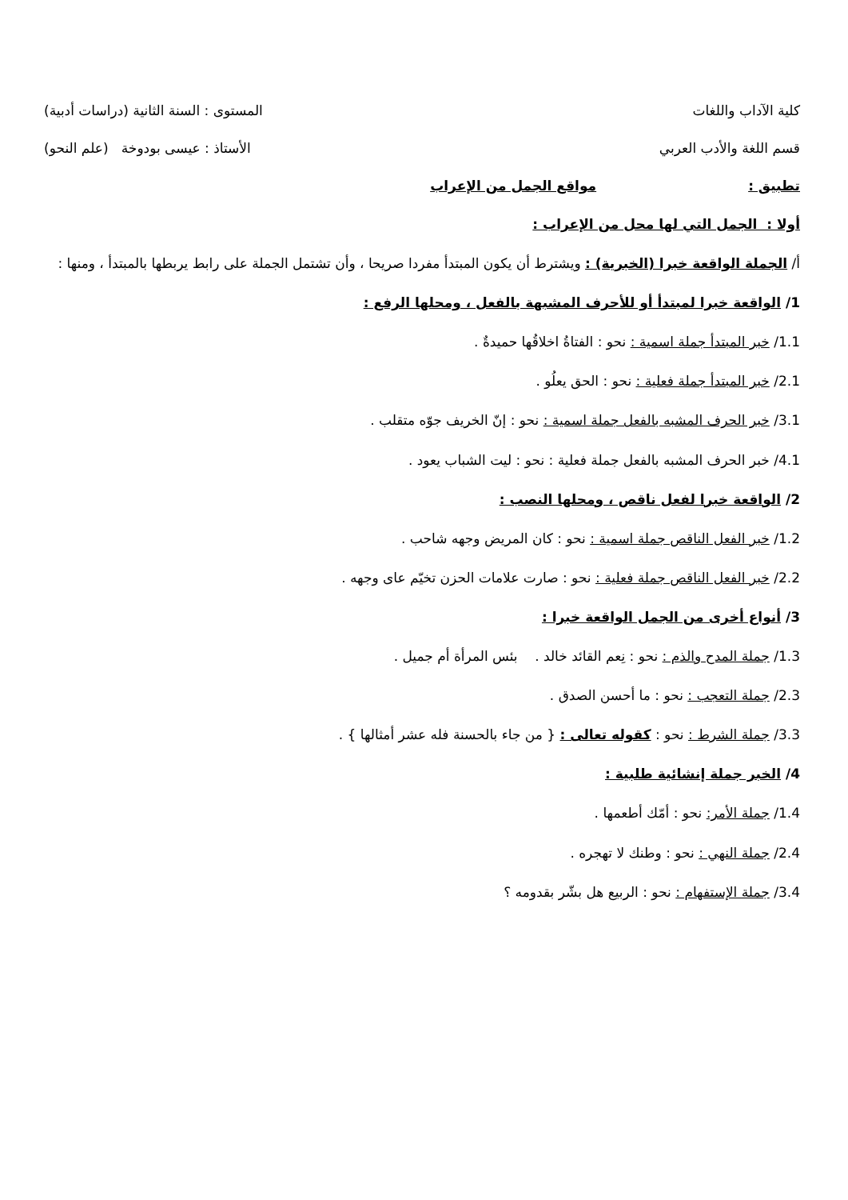كلية الآداب واللغات المستوى : السنة الثانية (دراسات أدبية)
قسم اللغة والأدب العربي الأستاذ : عيسى بودوخة (علم النحو)
تطبيق : مواقع الجمل من الإعراب
أولا : الجمل التي لها محل من الإعراب :
أ/ الجملة الواقعة خبرا (الخبرية) : ويشترط أن يكون المبتدأ مفردا صريحا ، وأن تشتمل الجملة على رابط يربطها بالمبتدأ ، ومنها :
1/ الواقعة خبرا لمبتدأ أو للأحرف المشبهة بالفعل ، ومحلها الرفع :
1.1/ خبر المبتدأ جملة اسمية : نحو : الفتاةُ اخلاقُها حميدةٌ .
2.1/ خبر المبتدأ جملة فعلية : نحو : الحق يعلُو .
3.1/ خبر الحرف المشبه بالفعل جملة اسمية : نحو : إنّ الخريف جوّه متقلب .
4.1/ خبر الحرف المشبه بالفعل جملة فعلية : نحو : ليت الشباب يعود .
2/ الواقعة خبرا لفعل ناقص ، ومحلها النصب :
1.2/ خبر الفعل الناقص جملة اسمية : نحو : كان المريض وجهه شاحب .
2.2/ خبر الفعل الناقص جملة فعلية : نحو : صارت علامات الحزن تخيّم عاى وجهه .
3/ أنواع أخرى من الجمل الواقعة خبرا :
1.3/ جملة المدح والذم : نحو : نِعم القائد خالد . بئس المرأة أم جميل .
2.3/ جملة التعجب : نحو : ما أحسن الصدق .
3.3/ جملة الشرط : نحو : كقوله تعالى : { من جاء بالحسنة فله عشر أمثالها } .
4/ الخبر جملة إنشائية طلبية :
1.4/ جملة الأمر: نحو : أمّك أطعمها .
2.4/ جملة النهي : نحو : وطنك لا تهجره .
3.4/ جملة الإستفهام : نحو : الربيع هل بشّر بقدومه ؟